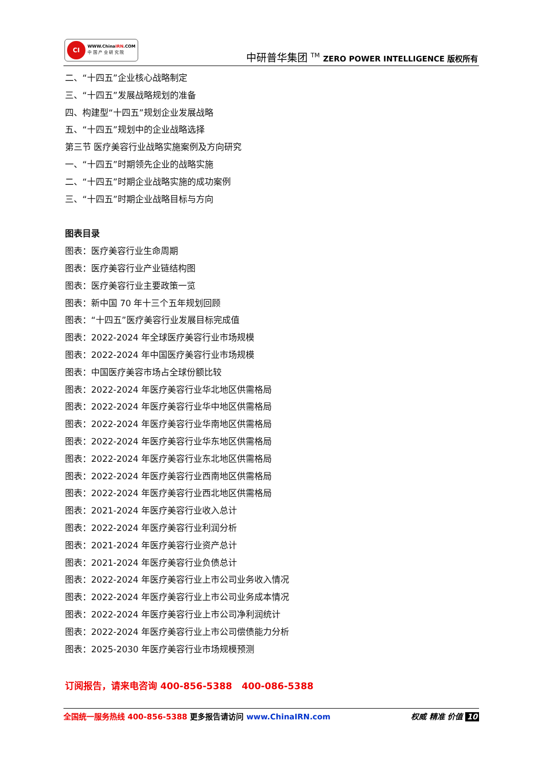CI
WWW.ChinaIRN.COM
中 国 产 业 研 究 院
中研普华集团 <sup>TM</sup> ZERO POWER INTELLIGENCE 版权所有
二、“十四五”企业核心战略制定
三、“十四五”发展战略规划的准备
四、构建型“十四五”规划企业发展战略
五、“十四五”规划中的企业战略选择
第三节 医疗美容行业战略实施案例及方向研究
一、“十四五”时期领先企业的战略实施
二、“十四五”时期企业战略实施的成功案例
三、“十四五”时期企业战略目标与方向
图表目录
图表：医疗美容行业生命周期
图表：医疗美容行业产业链结构图
图表：医疗美容行业主要政策一览
图表：新中国 70 年十三个五年规划回顾
图表：“十四五”医疗美容行业发展目标完成值
图表：2022-2024 年全球医疗美容行业市场规模
图表：2022-2024 年中国医疗美容行业市场规模
图表：中国医疗美容市场占全球份额比较
图表：2022-2024 年医疗美容行业华北地区供需格局
图表：2022-2024 年医疗美容行业华中地区供需格局
图表：2022-2024 年医疗美容行业华南地区供需格局
图表：2022-2024 年医疗美容行业华东地区供需格局
图表：2022-2024 年医疗美容行业东北地区供需格局
图表：2022-2024 年医疗美容行业西南地区供需格局
图表：2022-2024 年医疗美容行业西北地区供需格局
图表：2021-2024 年医疗美容行业收入总计
图表：2022-2024 年医疗美容行业利润分析
图表：2021-2024 年医疗美容行业资产总计
图表：2021-2024 年医疗美容行业负债总计
图表：2022-2024 年医疗美容行业上市公司业务收入情况
图表：2022-2024 年医疗美容行业上市公司业务成本情况
图表：2022-2024 年医疗美容行业上市公司净利润统计
图表：2022-2024 年医疗美容行业上市公司偿债能力分析
图表：2025-2030 年医疗美容行业市场规模预测
订阅报告，请来电咨询 400-856-5388 400-086-5388
全国统一服务热线 400-856-5388 更多报告请访问 www.ChinaIRN.com 权威 精准 价值 10